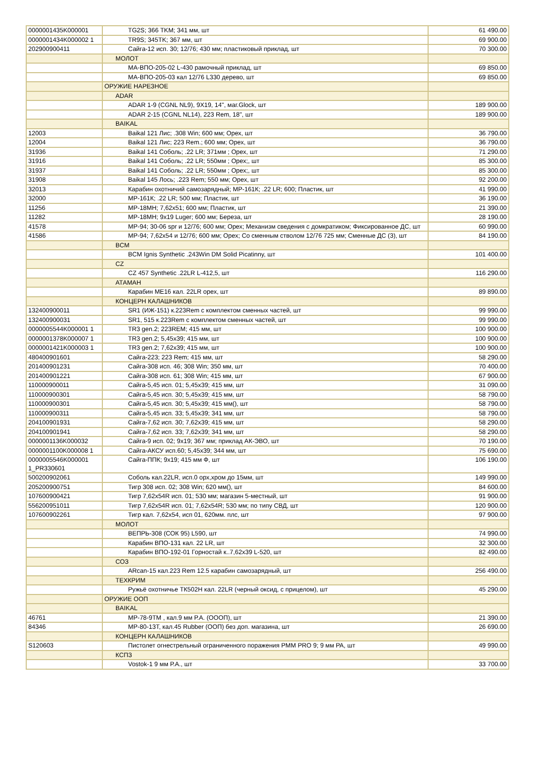| 0000001435K000001 | TG2S; 366 TKM; 341 мм, шт | 61 490.00 |
| 0000001434K000002 1 | TR9S; 345TK; 367 мм, шт | 69 900.00 |
| 202900900411 | Сайга-12 исп. 30; 12/76; 430 мм; пластиковый приклад, шт | 70 300.00 |
| | МОЛОТ | |
| | МА-ВПО-205-02 L-430 рамочный приклад, шт | 69 850.00 |
| | МА-ВПО-205-03 кал 12/76 L330 дерево, шт | 69 850.00 |
| | ОРУЖИЕ НАРЕЗНОЕ | |
| | ADAR | |
| | ADAR 1-9 (CGNL NL9), 9X19, 14", маг.Glock, шт | 189 900.00 |
| | ADAR 2-15 (CGNL NL14), 223 Rem, 18", шт | 189 900.00 |
| | BAIKAL | |
| 12003 | Baikal 121 Лис; .308 Win; 600 мм; Орех, шт | 36 790.00 |
| 12004 | Baikal 121 Лис; 223 Rem.; 600 мм; Орех, шт | 36 790.00 |
| 31936 | Baikal 141 Соболь; .22 LR; 371мм ; Орех, шт | 71 290.00 |
| 31916 | Baikal 141 Соболь; .22 LR; 550мм ; Орех;, шт | 85 300.00 |
| 31937 | Baikal 141 Соболь; .22 LR; 550мм ; Орех;, шт | 85 300.00 |
| 31908 | Baikal 145 Лось; .223 Rem; 550 мм; Орех, шт | 92 200.00 |
| 32013 | Карабин охотничий самозарядный; МР-161К; .22 LR; 600; Пластик, шт | 41 990.00 |
| 32000 | МР-161К; .22 LR; 500 мм; Пластик, шт | 36 190.00 |
| 11256 | МР-18МН; 7,62x51; 600 мм; Пластик, шт | 21 390.00 |
| 11282 | МР-18МН; 9x19 Luger; 600 мм; Береза, шт | 28 190.00 |
| 41578 | МР-94; 30-06 spr и 12/76; 600 мм; Орех; Механизм сведения с домкратиком; Фиксированное ДС, шт | 60 990.00 |
| 41586 | МР-94; 7,62x54 и 12/76; 600 мм; Орех; Со сменным стволом 12/76 725 мм; Сменные ДС (3), шт | 84 190.00 |
| | BCM | |
| | BCM Ignis Synthetic .243Win DM Solid Picatinny, шт | 101 400.00 |
| | CZ | |
| | CZ 457 Synthetic .22LR L-412,5, шт | 116 290.00 |
| | АТАМАН | |
| | Карабин ME16 кал. 22LR орех, шт | 89 890.00 |
| | КОНЦЕРН КАЛАШНИКОВ | |
| 132400900011 | SR1 (ИЖ-151) к.223Rem с комплектом сменных частей, шт | 99 990.00 |
| 132400900031 | SR1, 515 к.223Rem с комплектом сменных частей, шт | 99 990.00 |
| 0000005544K000001 1 | TR3 gen.2; 223REM; 415 мм, шт | 100 900.00 |
| 0000001378K000007 1 | TR3 gen.2; 5,45x39; 415 мм, шт | 100 900.00 |
| 0000001421K000003 1 | TR3 gen.2; 7,62x39; 415 мм, шт | 100 900.00 |
| 480400901601 | Сайга-223; 223 Rem; 415 мм, шт | 58 290.00 |
| 201400901231 | Сайга-308 исп. 46; 308 Win; 350 мм, шт | 70 400.00 |
| 201400901221 | Сайга-308 исп. 61; 308 Win; 415 мм, шт | 67 900.00 |
| 110000900011 | Сайга-5,45 исп. 01; 5,45x39; 415 мм, шт | 31 090.00 |
| 110000900301 | Сайга-5,45 исп. 30; 5,45x39; 415 мм, шт | 58 790.00 |
| 110000900301 | Сайга-5,45 исп. 30; 5,45x39; 415 мм(), шт | 58 790.00 |
| 110000900311 | Сайга-5,45 исп. 33; 5,45x39; 341 мм, шт | 58 790.00 |
| 204100901931 | Сайга-7,62 исп. 30; 7,62x39; 415 мм, шт | 58 290.00 |
| 204100901941 | Сайга-7,62 исп. 33; 7,62x39; 341 мм, шт | 58 290.00 |
| 0000001136K000032 | Сайга-9 исп. 02; 9x19; 367 мм; приклад АК-ЭВО, шт | 70 190.00 |
| 0000001100K000008 1 | Сайга-АКСУ исп.60; 5,45x39; 344 мм, шт | 75 690.00 |
| 0000005546K000001 1_PR330601 | Сайга-ППК; 9x19; 415 мм Ф, шт | 106 190.00 |
| 500200902061 | Соболь кал.22LR, исп.0 орх,хром до 15мм, шт | 149 990.00 |
| 205200900751 | Тигр 308 исп. 02; 308 Win; 620 мм(), шт | 84 600.00 |
| 107600900421 | Тигр 7,62x54R исп. 01; 530 мм; магазин 5-местный, шт | 91 900.00 |
| 556200951011 | Тигр 7,62x54R исп. 01; 7,62x54R; 530 мм; по типу СВД, шт | 120 900.00 |
| 107600902261 | Тигр кал. 7,62x54, исп 01, 620мм. плс, шт | 97 900.00 |
| | МОЛОТ | |
| | ВЕПРЬ-308 (СОК 95) L590, шт | 74 990.00 |
| | Карабин ВПО-131 кал. 22 LR, шт | 32 300.00 |
| | Карабин ВПО-192-01 Горностай к..7,62x39 L-520, шт | 82 490.00 |
| | СОЗ | |
| | ARcan-15 кал.223 Rem 12.5 карабин самозарядный, шт | 256 490.00 |
| | ТЕХКРИМ | |
| | Ружьё охотничье ТК502Н кал. 22LR (черный оксид, с прицелом), шт | 45 290.00 |
| | ОРУЖИЕ ООП | |
| | BAIKAL | |
| 46761 | МР-78-9ТМ , кал.9 мм Р.А. (ОООП), шт | 21 390.00 |
| 84346 | МР-80-13Т, кал.45 Rubber (ООП) без доп. магазина, шт | 26 690.00 |
| | КОНЦЕРН КАЛАШНИКОВ | |
| S120603 | Пистолет огнестрельный ограниченного поражения PMM PRO 9; 9 мм PA, шт | 49 990.00 |
| | КСПЗ | |
| | Vostok-1 9 мм Р.А., шт | 33 700.00 |